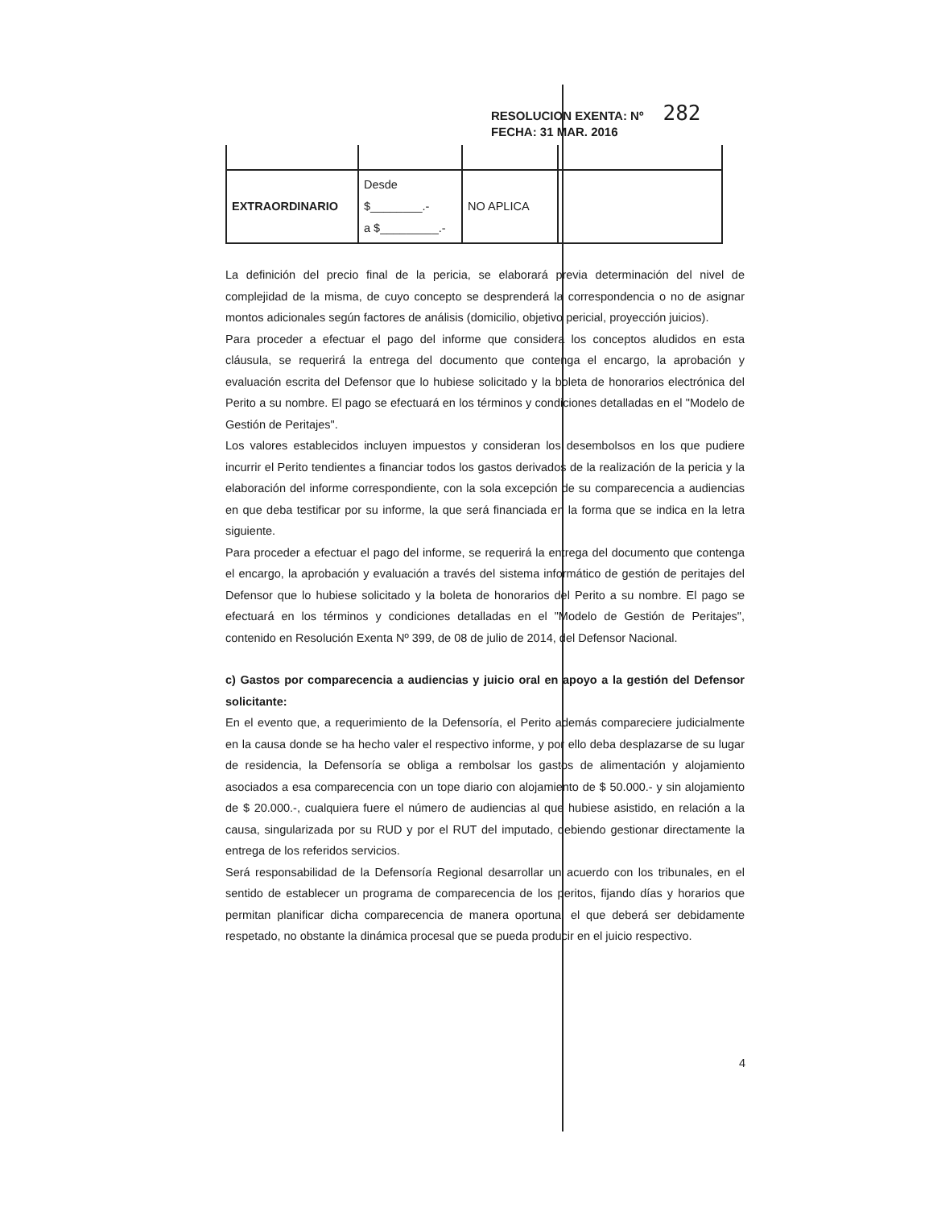RESOLUCION EXENTA: Nº 282
FECHA: 31 MAR. 2016
| EXTRAORDINARIO | Desde $________.- a $_________.- | NO APLICA | |
La definición del precio final de la pericia, se elaborará previa determinación del nivel de complejidad de la misma, de cuyo concepto se desprenderá la correspondencia o no de asignar montos adicionales según factores de análisis (domicilio, objetivo pericial, proyección juicios).
Para proceder a efectuar el pago del informe que considera los conceptos aludidos en esta cláusula, se requerirá la entrega del documento que contenga el encargo, la aprobación y evaluación escrita del Defensor que lo hubiese solicitado y la boleta de honorarios electrónica del Perito a su nombre. El pago se efectuará en los términos y condiciones detalladas en el "Modelo de Gestión de Peritajes".
Los valores establecidos incluyen impuestos y consideran los desembolsos en los que pudiere incurrir el Perito tendientes a financiar todos los gastos derivados de la realización de la pericia y la elaboración del informe correspondiente, con la sola excepción de su comparecencia a audiencias en que deba testificar por su informe, la que será financiada en la forma que se indica en la letra siguiente.
Para proceder a efectuar el pago del informe, se requerirá la entrega del documento que contenga el encargo, la aprobación y evaluación a través del sistema informático de gestión de peritajes del Defensor que lo hubiese solicitado y la boleta de honorarios del Perito a su nombre. El pago se efectuará en los términos y condiciones detalladas en el "Modelo de Gestión de Peritajes", contenido en Resolución Exenta Nº 399, de 08 de julio de 2014, del Defensor Nacional.
c) Gastos por comparecencia a audiencias y juicio oral en apoyo a la gestión del Defensor solicitante:
En el evento que, a requerimiento de la Defensoría, el Perito además compareciere judicialmente en la causa donde se ha hecho valer el respectivo informe, y por ello deba desplazarse de su lugar de residencia, la Defensoría se obliga a rembolsar los gastos de alimentación y alojamiento asociados a esa comparecencia con un tope diario con alojamiento de $ 50.000.- y sin alojamiento de $ 20.000.-, cualquiera fuere el número de audiencias al que hubiese asistido, en relación a la causa, singularizada por su RUD y por el RUT del imputado, debiendo gestionar directamente la entrega de los referidos servicios.
Será responsabilidad de la Defensoría Regional desarrollar un acuerdo con los tribunales, en el sentido de establecer un programa de comparecencia de los peritos, fijando días y horarios que permitan planificar dicha comparecencia de manera oportuna, el que deberá ser debidamente respetado, no obstante la dinámica procesal que se pueda producir en el juicio respectivo.
4